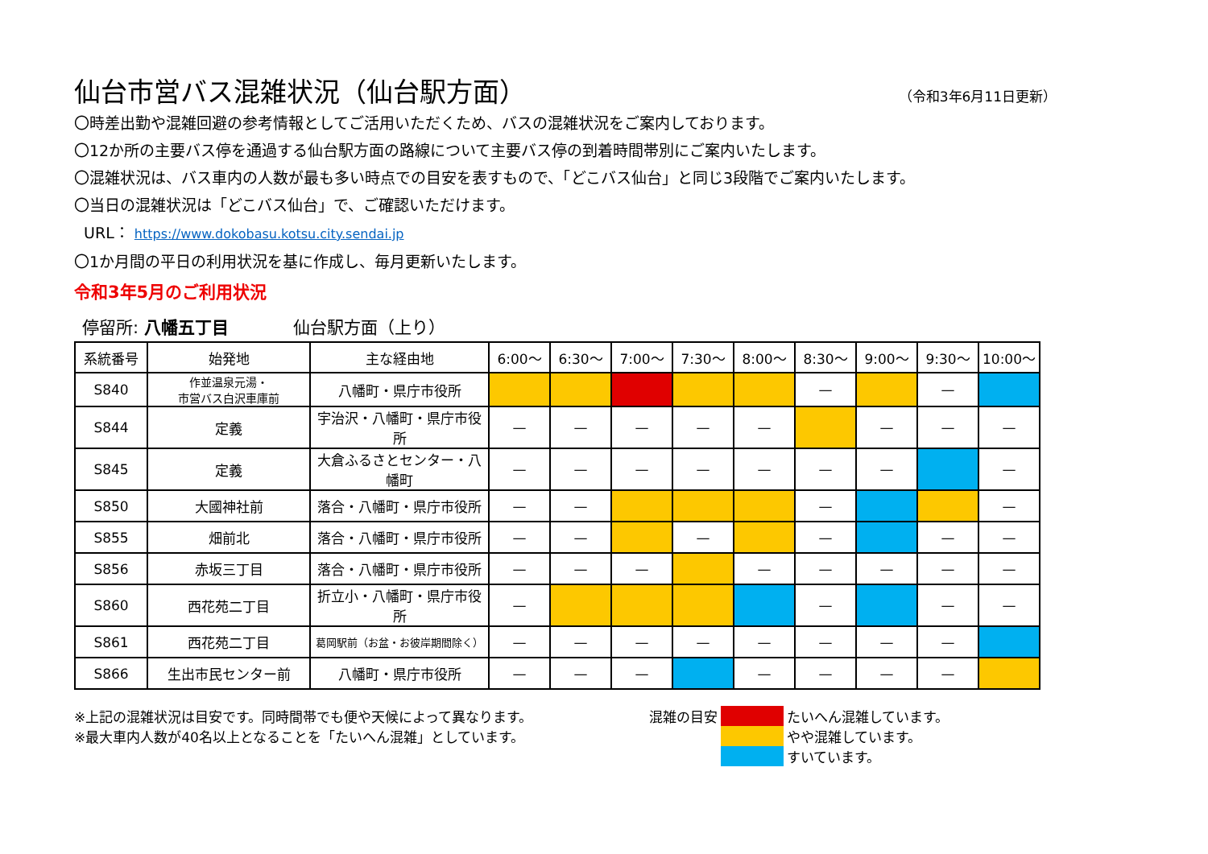仙台市営バス混雑状況（仙台駅方面） （令和3年6月11日更新）
〇時差出勤や混雑回避の参考情報としてご活用いただくため、バスの混雑状況をご案内しております。
〇12か所の主要バス停を通過する仙台駅方面の路線について主要バス停の到着時間帯別にご案内いたします。
〇混雑状況は、バス車内の人数が最も多い時点での目安を表すもので、「どこバス仙台」と同じ3段階でご案内いたします。
〇当日の混雑状況は「どこバス仙台」で、ご確認いただけます。
URL： https://www.dokobasu.kotsu.city.sendai.jp
〇1か月間の平日の利用状況を基に作成し、毎月更新いたします。
令和3年5月のご利用状況
停留所: 八幡五丁目 仙台駅方面（上り）
| 系統番号 | 始発地 | 主な経由地 | 6:00～ | 6:30～ | 7:00～ | 7:30～ | 8:00～ | 8:30～ | 9:00～ | 9:30～ | 10:00～ |
| --- | --- | --- | --- | --- | --- | --- | --- | --- | --- | --- | --- |
| S840 | 作並温泉元湯・ 市営バス白沢車庫前 | 八幡町・県庁市役所 | | | | | | — | | — | |
| S844 | 定義 | 宇治沢・八幡町・県庁市役所 | — | — | — | — | — | | — | — | — |
| S845 | 定義 | 大倉ふるさとセンター・八幡町 | — | — | — | — | — | — | — | | — |
| S850 | 大國神社前 | 落合・八幡町・県庁市役所 | — | — | | | | — | | | — |
| S855 | 畑前北 | 落合・八幡町・県庁市役所 | — | — | | — | | — | | — | — |
| S856 | 赤坂三丁目 | 落合・八幡町・県庁市役所 | — | — | — | | — | — | — | — | — |
| S860 | 西花苑二丁目 | 折立小・八幡町・県庁市役所 | — | | | | | — | | — | — |
| S861 | 西花苑二丁目 | 葛岡駅前（お盆・お彼岸期間除く） | — | — | — | — | — | — | — | — | |
| S866 | 生出市民センター前 | 八幡町・県庁市役所 | — | — | — | | — | — | — | — | |
※上記の混雑状況は目安です。同時間帯でも便や天候によって異なります。
※最大車内人数が40名以上となることを「たいへん混雑」としています。
| 混雑の目安 | | たいへん混雑しています。 |
| | | やや混雑しています。 |
| | | すいています。 |